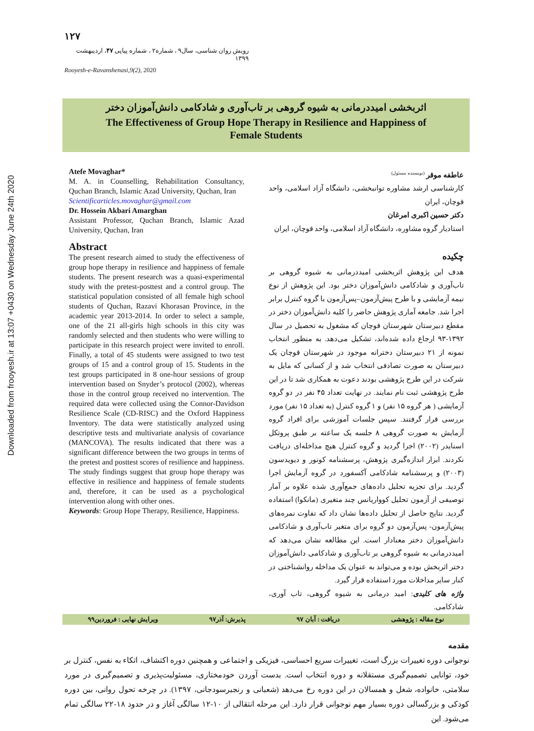Downloaded from frooyesh.ir at 13:07 +0430 on Wednesday June 24th 2020
۱۲۷
رویش روان شناسی، سال۹ ، شماره۲ ، شماره پیاپی ۴۷، اردیبهشت ۱۳۹۹
Rooyesh-e-Ravanshenasi,9(2), 2020
اثربخشی امیددرمانی به شیوه گروهی بر تاب‌آوری و شادکامی دانش‌آموزان دختر
The Effectiveness of Group Hope Therapy in Resilience and Happiness of
Female Students
Atefe Movaghar*
M. A. in Counselling, Rehabilitation Consultancy, Quchan Branch, Islamic Azad University, Quchan, Iran
Scientificarticles.movaghar@gmail.com
Dr. Hossein Akbari Amarghan
Assistant Professor, Quchan Branch, Islamic Azad University, Quchan, Iran
Abstract
The present research aimed to study the effectiveness of group hope therapy in resilience and happiness of female students. The present research was a quasi-experimental study with the pretest-posttest and a control group. The statistical population consisted of all female high school students of Quchan, Razavi Khorasan Province, in the academic year 2013-2014. In order to select a sample, one of the 21 all-girls high schools in this city was randomly selected and then students who were willing to participate in this research project were invited to enroll. Finally, a total of 45 students were assigned to two test groups of 15 and a control group of 15. Students in the test groups participated in 8 one-hour sessions of group intervention based on Snyder’s protocol (2002), whereas those in the control group received no intervention. The required data were collected using the Connor-Davidson Resilience Scale (CD-RISC) and the Oxford Happiness Inventory. The data were statistically analyzed using descriptive tests and multivariate analysis of covariance (MANCOVA). The results indicated that there was a significant difference between the two groups in terms of the pretest and posttest scores of resilience and happiness. The study findings suggest that group hope therapy was effective in resilience and happiness of female students and, therefore, it can be used as a psychological intervention along with other ones.
Keywords: Group Hope Therapy, Resilience, Happiness.
عاطفه موقر <sup>(نویسنده مسئول)</sup>
کارشناسی ارشد مشاوره توانبخشی، دانشگاه آزاد اسلامی، واحد قوچان، ایران
دکتر حسین اکبری امرغان
استادیار گروه مشاوره، دانشگاه آزاد اسلامی، واحد قوچان، ایران
چکیده
هدف این پژوهش اثربخشی امیددرمانی به شیوه گروهی بر تاب‌آوری و شادکامی دانش‌آموزان دختر بود. این پژوهش از نوع نیمه آزمایشی و با طرح پیش‌آزمون–پس‌آزمون با گروه کنترل برابر اجرا شد. جامعه آماری پژوهش حاضر را کلیه دانش‌آموزان دختر در مقطع دبیرستان شهرستان قوچان که مشغول به تحصیل در سال ۱۳۹۲-۹۳ ارجاع داده شده‌اند، تشکیل می‌دهد. به منظور انتخاب نمونه از ۲۱ دبیرستان دخترانه موجود در شهرستان قوچان یک دبیرستان به صورت تصادفی انتخاب شد و از کسانی که مایل به شرکت در این طرح پژوهشی بودند دعوت به همکاری شد تا در این طرح پژوهشی ثبت نام نمایند. در نهایت تعداد ۴۵ نفر در دو گروه آزمایشی ( هر گروه ۱۵ نفر) و ۱ گروه کنترل (به تعداد ۱۵ نفر) مورد بررسی قرار گرفتند. سپس جلسات آموزشی برای افراد گروه آزمایش به صورت گروهی ۸ جلسه یک ساعته بر طبق پروتکل اسنایدر (۲۰۰۲) اجرا گردید و گروه کنترل هیچ مداخله‌ای دریافت نکردند. ابزار اندازه‌گیری پژوهش، پرسشنامه کونور و دیویدسون (۲۰۰۳) و پرسشنامه شادکامی آکسفورد در گروه آزمایش اجرا گردید. برای تجزیه تحلیل داده‌های جمع‌آوری شده علاوه بر آمار توصیفی از آزمون تحلیل کوواریانس چند متغیری (مانکوا) استفاده گردید. نتایج حاصل از تحلیل داده‌ها نشان داد که تفاوت نمره‌های پیش‌آزمون- پس‌آزمون دو گروه برای متغیر تاب‌آوری و شادکامی دانش‌آموزان دختر معنادار است. این مطالعه نشان می‌دهد که امیددرمانی به شیوه گروهی بر تاب‌آوری و شادکامی دانش‌آموزان دختر اثربخش بوده و می‌تواند به عنوان یک مداخله روانشناختی در کنار سایر مداخلات مورد استفاده قرار گیرد.
واژه های کلیدی: امید درمانی به شیوه گروهی، تاب آوری، شادکامی.
نوع مقاله : پژوهشی دریافت : آبان ۹۷ پذیرش: آذر۹۷ ویرایش نهایی : فروردین۹۹
مقدمه
نوجوانی دوره تغییرات بزرگ است، تغییرات سریع احساسی، فیزیکی و اجتماعی و همچنین دوره اکتشاف، اتکاء به نفس، کنترل بر خود، توانایی تصمیم‌گیری مستقلانه و دوره انتخاب است. بدست آوردن خودمختاری، مسئولیت‌پذیری و تصمیم‌گیری در مورد سلامتی، خانواده، شغل و همسالان در این دوره رخ می‌دهد (شعبانی و رنجبرسودجانی، ۱۳۹۷). در چرخه تحول روانی، بین دوره کودکی و بزرگسالی دوره بسیار مهم نوجوانی قرار دارد. این مرحله انتقالی از ۱۰-۱۲ سالگی آغاز و در حدود ۱۸-۲۲ سالگی تمام می‌شود. این